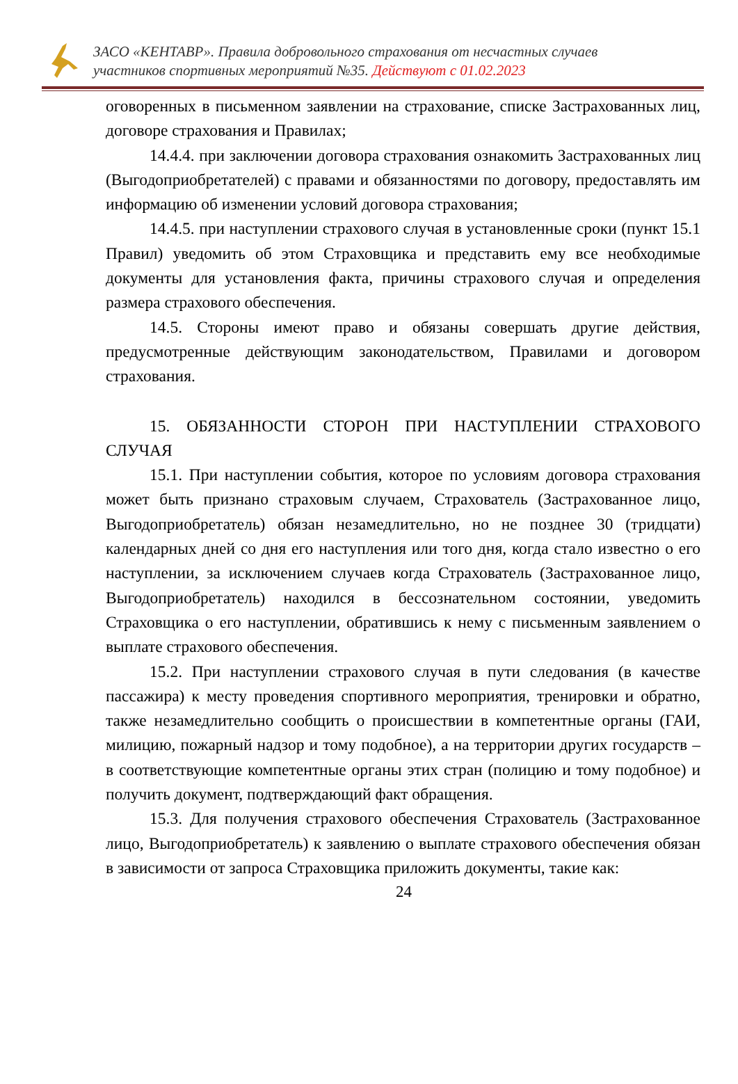ЗАСО «КЕНТАВР». Правила добровольного страхования от несчастных случаев
участников спортивных мероприятий №35. Действуют с 01.02.2023
оговоренных в письменном заявлении на страхование, списке Застрахованных лиц, договоре страхования и Правилах;
14.4.4. при заключении договора страхования ознакомить Застрахованных лиц (Выгодоприобретателей) с правами и обязанностями по договору, предоставлять им информацию об изменении условий договора страхования;
14.4.5. при наступлении страхового случая в установленные сроки (пункт 15.1 Правил) уведомить об этом Страховщика и представить ему все необходимые документы для установления факта, причины страхового случая и определения размера страхового обеспечения.
14.5. Стороны имеют право и обязаны совершать другие действия, предусмотренные действующим законодательством, Правилами и договором страхования.
15. ОБЯЗАННОСТИ СТОРОН ПРИ НАСТУПЛЕНИИ СТРАХОВОГО СЛУЧАЯ
15.1. При наступлении события, которое по условиям договора страхования может быть признано страховым случаем, Страхователь (Застрахованное лицо, Выгодоприобретатель) обязан незамедлительно, но не позднее 30 (тридцати) календарных дней со дня его наступления или того дня, когда стало известно о его наступлении, за исключением случаев когда Страхователь (Застрахованное лицо, Выгодоприобретатель) находился в бессознательном состоянии, уведомить Страховщика о его наступлении, обратившись к нему с письменным заявлением о выплате страхового обеспечения.
15.2. При наступлении страхового случая в пути следования (в качестве пассажира) к месту проведения спортивного мероприятия, тренировки и обратно, также незамедлительно сообщить о происшествии в компетентные органы (ГАИ, милицию, пожарный надзор и тому подобное), а на территории других государств – в соответствующие компетентные органы этих стран (полицию и тому подобное) и получить документ, подтверждающий факт обращения.
15.3. Для получения страхового обеспечения Страхователь (Застрахованное лицо, Выгодоприобретатель) к заявлению о выплате страхового обеспечения обязан в зависимости от запроса Страховщика приложить документы, такие как:
24